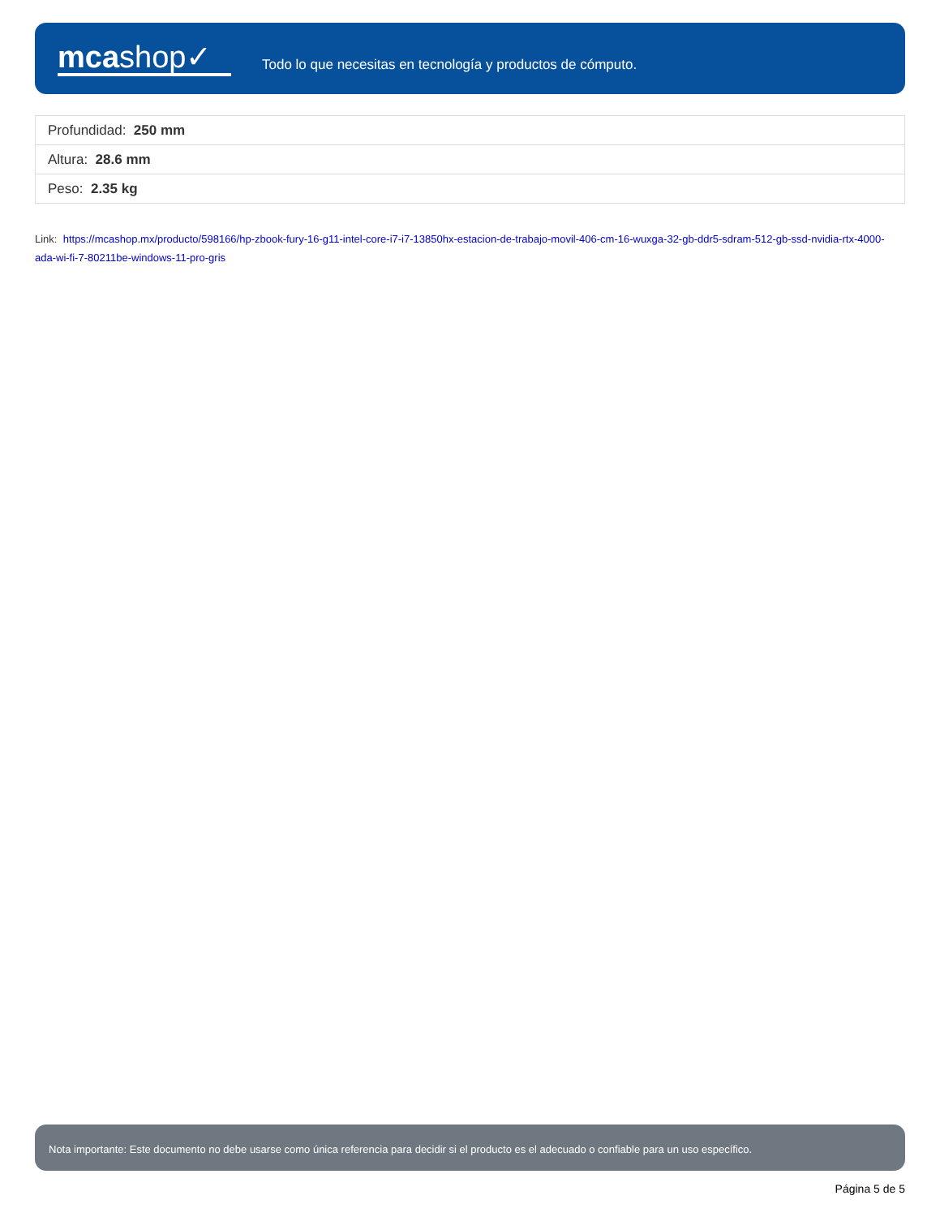mcashop✓
Todo lo que necesitas en tecnología y productos de cómputo.
| Profundidad: 250 mm |
| Altura: 28.6 mm |
| Peso: 2.35 kg |
Link: https://mcashop.mx/producto/598166/hp-zbook-fury-16-g11-intel-core-i7-i7-13850hx-estacion-de-trabajo-movil-406-cm-16-wuxga-32-gb-ddr5-sdram-512-gb-ssd-nvidia-rtx-4000-ada-wi-fi-7-80211be-windows-11-pro-gris
Nota importante: Este documento no debe usarse como única referencia para decidir si el producto es el adecuado o confiable para un uso específico.
Página 5 de 5